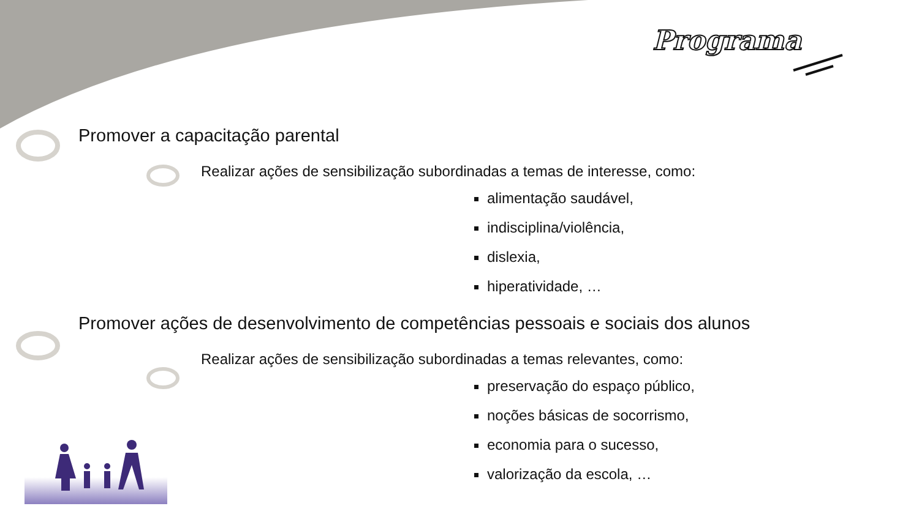Programa
Promover a capacitação parental
Realizar ações de sensibilização subordinadas a temas de interesse, como:
alimentação saudável,
indisciplina/violência,
dislexia,
hiperatividade, …
Promover ações de desenvolvimento de competências pessoais e sociais dos alunos
Realizar ações de sensibilização subordinadas a temas relevantes, como:
preservação do espaço público,
noções básicas de socorrismo,
economia para o sucesso,
valorização da escola, …